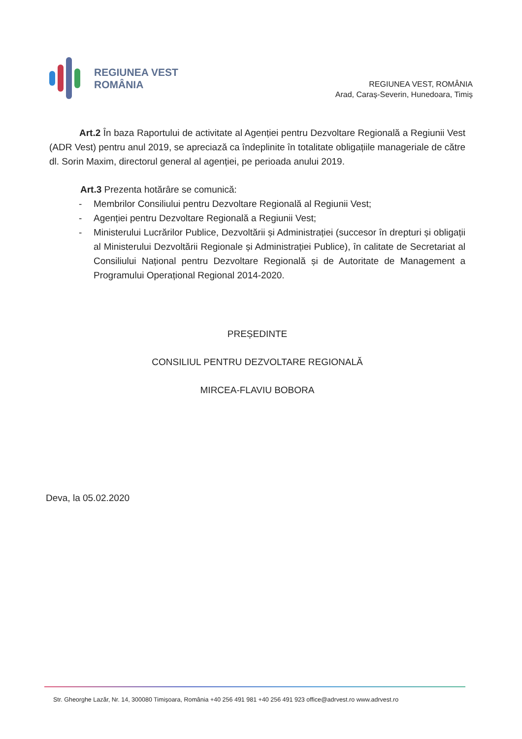REGIUNEA VEST
ROMÂNIA
REGIUNEA VEST, ROMÂNIA
Arad, Caraș-Severin, Hunedoara, Timiș
Art.2 În baza Raportului de activitate al Agenției pentru Dezvoltare Regională a Regiunii Vest (ADR Vest) pentru anul 2019, se apreciază ca îndeplinite în totalitate obligațiile manageriale de către dl. Sorin Maxim, directorul general al agenției, pe perioada anului 2019.
Art.3 Prezenta hotărâre se comunică:
- Membrilor Consiliului pentru Dezvoltare Regională al Regiunii Vest;
- Agenției pentru Dezvoltare Regională a Regiunii Vest;
- Ministerului Lucrărilor Publice, Dezvoltării și Administrației (succesor în drepturi și obligații al Ministerului Dezvoltării Regionale și Administrației Publice), în calitate de Secretariat al Consiliului Național pentru Dezvoltare Regională și de Autoritate de Management a Programului Operațional Regional 2014-2020.
PREȘEDINTE
CONSILIUL PENTRU DEZVOLTARE REGIONALĂ
MIRCEA-FLAVIU BOBORA
Deva, la 05.02.2020
Str. Gheorghe Lazăr, Nr. 14, 300080 Timișoara, România +40 256 491 981 +40 256 491 923 office@adrvest.ro www.adrvest.ro